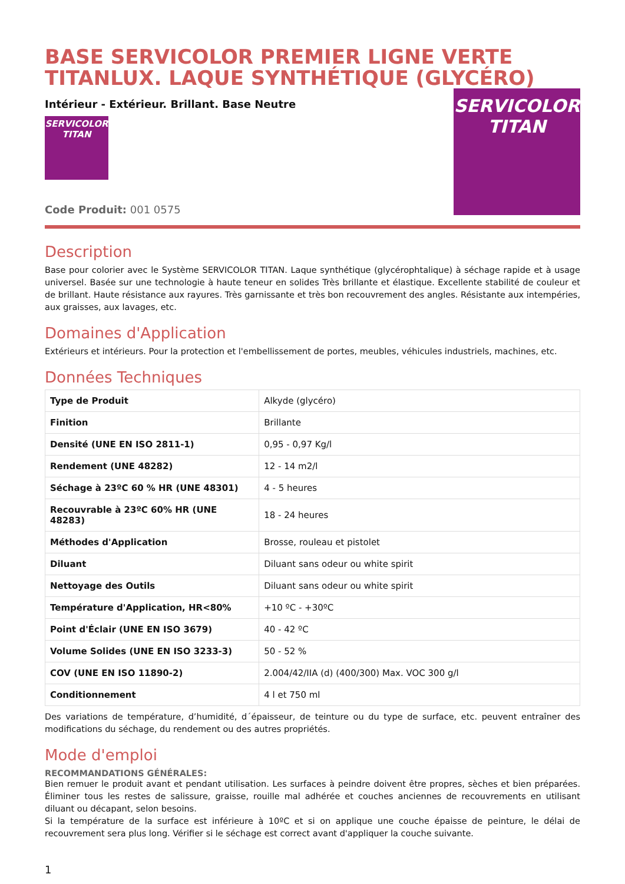BASE SERVICOLOR PREMIER LIGNE VERTE TITANLUX. LAQUE SYNTHÉTIQUE (GLYCÉRO)
Intérieur - Extérieur. Brillant. Base Neutre
SERVICOLOR
TITAN
Code Produit: 001 0575
SERVICOLOR
TITAN
Description
Base pour colorier avec le Système SERVICOLOR TITAN. Laque synthétique (glycérophtalique) à séchage rapide et à usage universel. Basée sur une technologie à haute teneur en solides Très brillante et élastique. Excellente stabilité de couleur et de brillant. Haute résistance aux rayures. Très garnissante et très bon recouvrement des angles. Résistante aux intempéries, aux graisses, aux lavages, etc.
Domaines d'Application
Extérieurs et intérieurs. Pour la protection et l'embellissement de portes, meubles, véhicules industriels, machines, etc.
Données Techniques
| Type de Produit | Alkyde (glycéro) |
| Finition | Brillante |
| Densité (UNE EN ISO 2811-1) | 0,95 - 0,97 Kg/l |
| Rendement (UNE 48282) | 12 - 14 m2/l |
| Séchage à 23ºC 60 % HR (UNE 48301) | 4 - 5 heures |
| Recouvrable à 23ºC 60% HR (UNE 48283) | 18 - 24 heures |
| Méthodes d'Application | Brosse, rouleau et pistolet |
| Diluant | Diluant sans odeur ou white spirit |
| Nettoyage des Outils | Diluant sans odeur ou white spirit |
| Température d'Application, HR<80% | +10 ºC - +30ºC |
| Point d'Éclair (UNE EN ISO 3679) | 40 - 42 ºC |
| Volume Solides (UNE EN ISO 3233-3) | 50 - 52 % |
| COV (UNE EN ISO 11890-2) | 2.004/42/IIA (d) (400/300) Max. VOC 300 g/l |
| Conditionnement | 4 l et 750 ml |
Des variations de température, d’humidité, d´épaisseur, de teinture ou du type de surface, etc. peuvent entraîner des modifications du séchage, du rendement ou des autres propriétés.
Mode d'emploi
RECOMMANDATIONS GÉNÉRALES:
Bien remuer le produit avant et pendant utilisation. Les surfaces à peindre doivent être propres, sèches et bien préparées. Éliminer tous les restes de salissure, graisse, rouille mal adhérée et couches anciennes de recouvrements en utilisant diluant ou décapant, selon besoins.
Si la température de la surface est inférieure à 10ºC et si on applique une couche épaisse de peinture, le délai de recouvrement sera plus long. Vérifier si le séchage est correct avant d'appliquer la couche suivante.
1